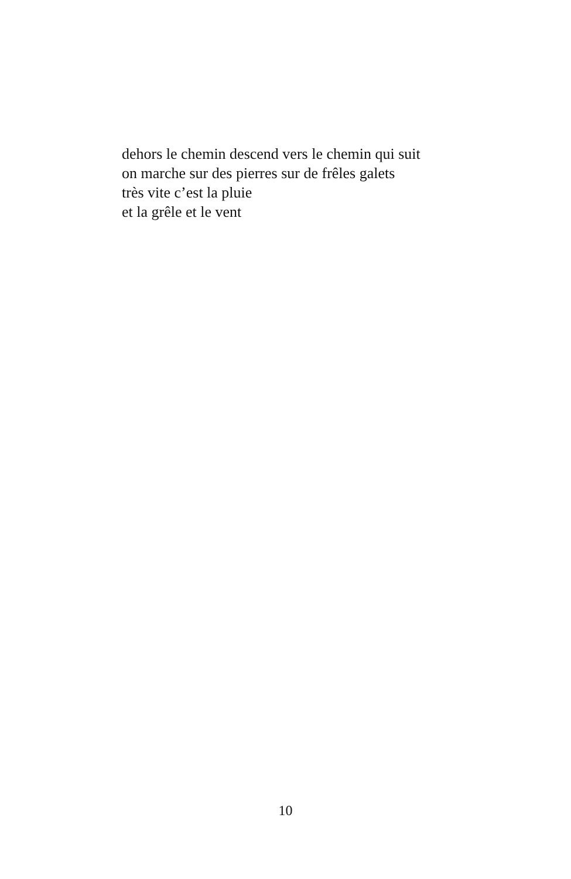dehors le chemin descend vers le chemin qui suit
on marche sur des pierres sur de frêles galets
très vite c’est la pluie
et la grêle et le vent
10